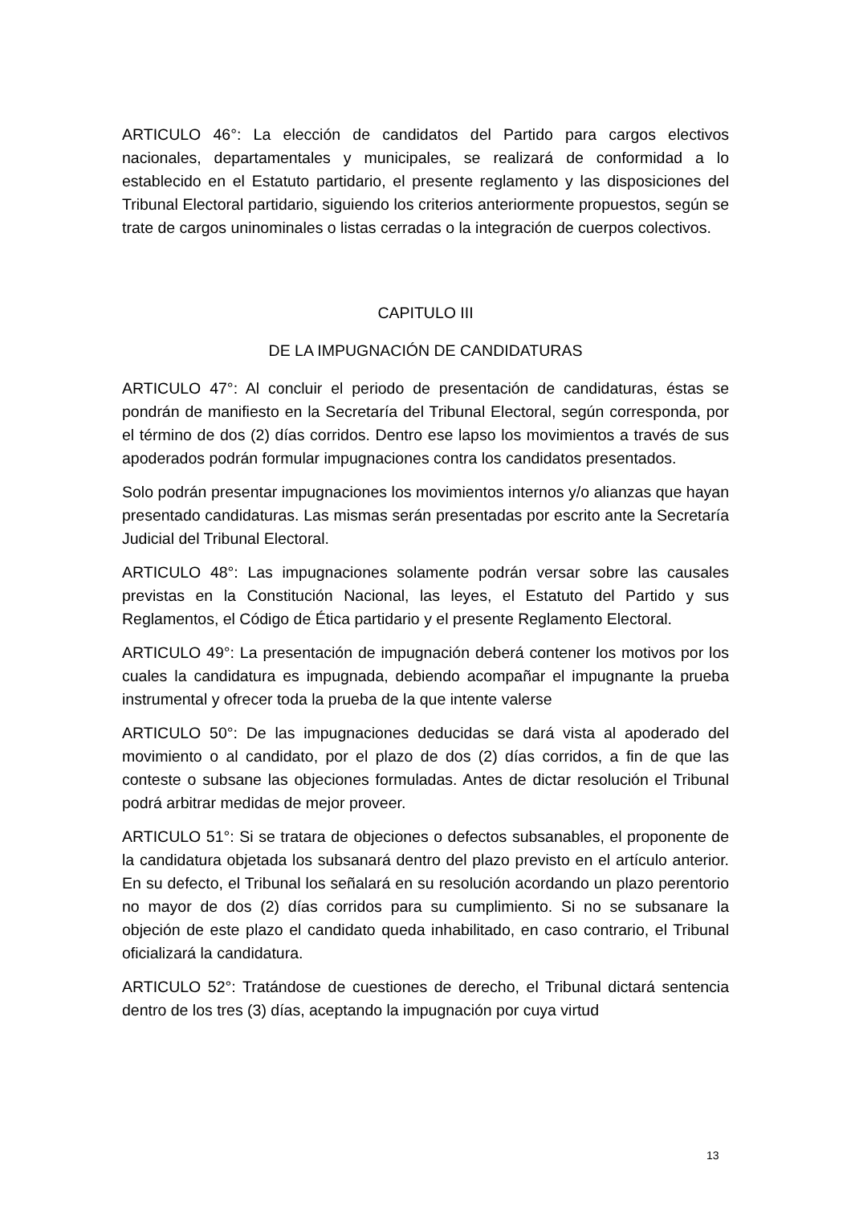ARTICULO 46°: La elección de candidatos del Partido para cargos electivos nacionales, departamentales y municipales, se realizará de conformidad a lo establecido en el Estatuto partidario, el presente reglamento y las disposiciones del Tribunal Electoral partidario, siguiendo los criterios anteriormente propuestos, según se trate de cargos uninominales o listas cerradas o la integración de cuerpos colectivos.
CAPITULO III
DE LA IMPUGNACIÓN DE CANDIDATURAS
ARTICULO 47°: Al concluir el periodo de presentación de candidaturas, éstas se pondrán de manifiesto en la Secretaría del Tribunal Electoral, según corresponda, por el término de dos (2) días corridos. Dentro ese lapso los movimientos a través de sus apoderados podrán formular impugnaciones contra los candidatos presentados.
Solo podrán presentar impugnaciones los movimientos internos y/o alianzas que hayan presentado candidaturas. Las mismas serán presentadas por escrito ante la Secretaría Judicial del Tribunal Electoral.
ARTICULO 48°: Las impugnaciones solamente podrán versar sobre las causales previstas en la Constitución Nacional, las leyes, el Estatuto del Partido y sus Reglamentos, el Código de Ética partidario y el presente Reglamento Electoral.
ARTICULO 49°: La presentación de impugnación deberá contener los motivos por los cuales la candidatura es impugnada, debiendo acompañar el impugnante la prueba instrumental y ofrecer toda la prueba de la que intente valerse
ARTICULO 50°: De las impugnaciones deducidas se dará vista al apoderado del movimiento o al candidato, por el plazo de dos (2) días corridos, a fin de que las conteste o subsane las objeciones formuladas. Antes de dictar resolución el Tribunal podrá arbitrar medidas de mejor proveer.
ARTICULO 51°: Si se tratara de objeciones o defectos subsanables, el proponente de la candidatura objetada los subsanará dentro del plazo previsto en el artículo anterior. En su defecto, el Tribunal los señalará en su resolución acordando un plazo perentorio no mayor de dos (2) días corridos para su cumplimiento. Si no se subsanare la objeción de este plazo el candidato queda inhabilitado, en caso contrario, el Tribunal oficializará la candidatura.
ARTICULO 52°: Tratándose de cuestiones de derecho, el Tribunal dictará sentencia dentro de los tres (3) días, aceptando la impugnación por cuya virtud
13